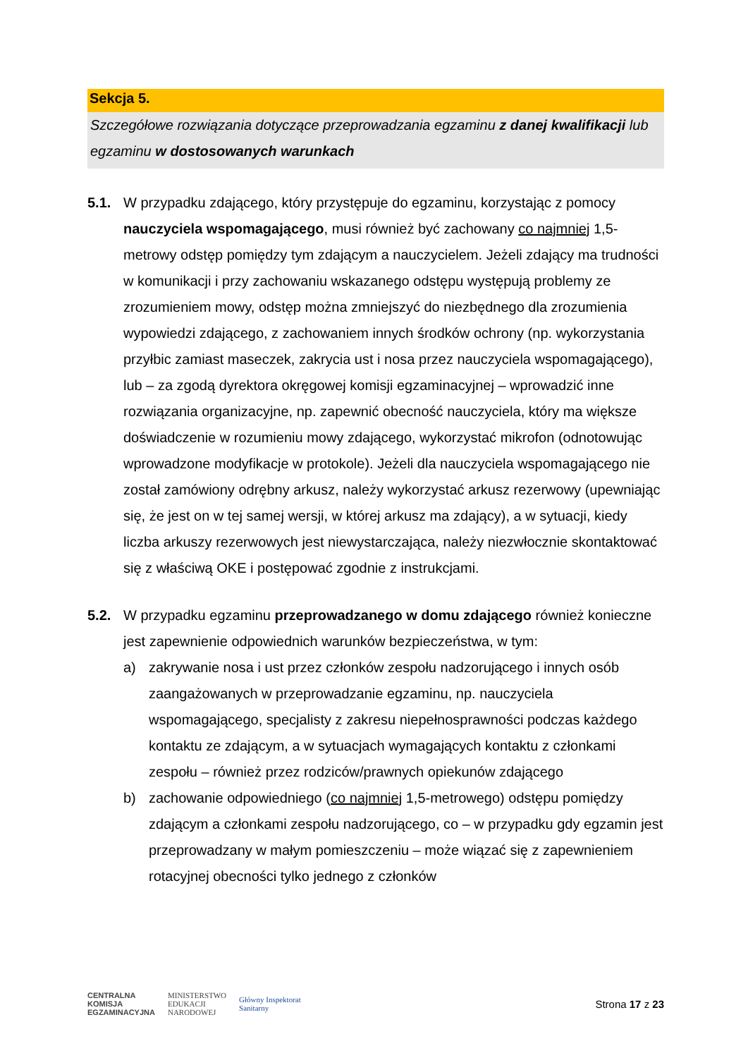Sekcja 5.
Szczegółowe rozwiązania dotyczące przeprowadzania egzaminu z danej kwalifikacji lub egzaminu w dostosowanych warunkach
5.1. W przypadku zdającego, który przystępuje do egzaminu, korzystając z pomocy nauczyciela wspomagającego, musi również być zachowany co najmniej 1,5-metrowy odstęp pomiędzy tym zdającym a nauczycielem. Jeżeli zdający ma trudności w komunikacji i przy zachowaniu wskazanego odstępu występują problemy ze zrozumieniem mowy, odstęp można zmniejszyć do niezbędnego dla zrozumienia wypowiedzi zdającego, z zachowaniem innych środków ochrony (np. wykorzystania przyłbic zamiast maseczek, zakrycia ust i nosa przez nauczyciela wspomagającego), lub – za zgodą dyrektora okręgowej komisji egzaminacyjnej – wprowadzić inne rozwiązania organizacyjne, np. zapewnić obecność nauczyciela, który ma większe doświadczenie w rozumieniu mowy zdającego, wykorzystać mikrofon (odnotowując wprowadzone modyfikacje w protokole). Jeżeli dla nauczyciela wspomagającego nie został zamówiony odrębny arkusz, należy wykorzystać arkusz rezerwowy (upewniając się, że jest on w tej samej wersji, w której arkusz ma zdający), a w sytuacji, kiedy liczba arkuszy rezerwowych jest niewystarczająca, należy niezwłocznie skontaktować się z właściwą OKE i postępować zgodnie z instrukcjami.
5.2. W przypadku egzaminu przeprowadzanego w domu zdającego również konieczne jest zapewnienie odpowiednich warunków bezpieczeństwa, w tym:
a) zakrywanie nosa i ust przez członków zespołu nadzorującego i innych osób zaangażowanych w przeprowadzanie egzaminu, np. nauczyciela wspomagającego, specjalisty z zakresu niepełnosprawności podczas każdego kontaktu ze zdającym, a w sytuacjach wymagających kontaktu z członkami zespołu – również przez rodziców/prawnych opiekunów zdającego
b) zachowanie odpowiedniego (co najmniej 1,5-metrowego) odstępu pomiędzy zdającym a członkami zespołu nadzorującego, co – w przypadku gdy egzamin jest przeprowadzany w małym pomieszczeniu – może wiązać się z zapewnieniem rotacyjnej obecności tylko jednego z członków
CENTRALNA
KOMISJA
EGZAMINACYJNA
MINISTERSTWO
EDUKACJI
NARODOWEJ
Główny Inspektorat
Sanitarny
Strona 17 z 23